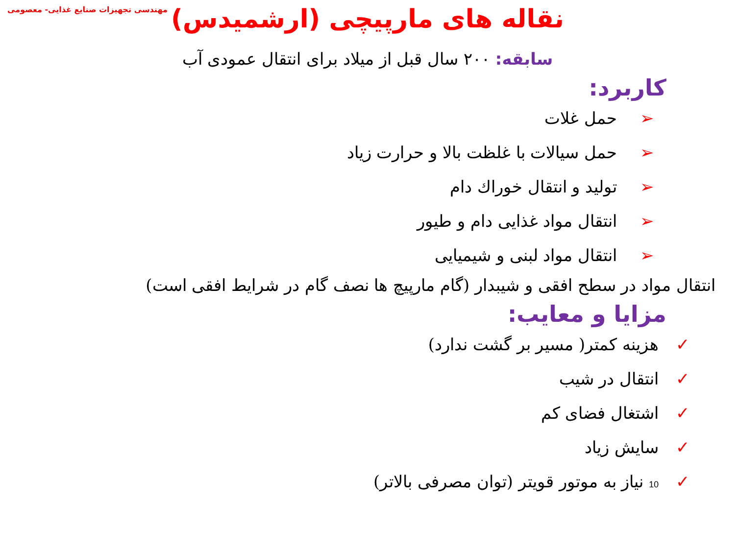مهندسی تجهیزات صنایع غذایی- معصومی
نقاله های مارپیچی (ارشمیدس)
سابقه: ۲۰۰ سال قبل از میلاد برای انتقال عمودی آب
كاربرد:
➢ حمل غلات
➢ حمل سیالات با غلظت بالا و حرارت زیاد
➢ تولید و انتقال خوراك دام
➢ انتقال مواد غذایی دام و طیور
➢ انتقال مواد لبنی و شیمیایی
انتقال مواد در سطح افقی و شیبدار (گام مارپیچ ها نصف گام در شرایط افقی است)
مزایا و معایب:
✓ هزینه كمتر( مسیر بر گشت ندارد)
✓ انتقال در شیب
✓ اشتغال فضای كم
✓ سایش زیاد
✓ 10 نیاز به موتور قویتر (توان مصرفی بالاتر)